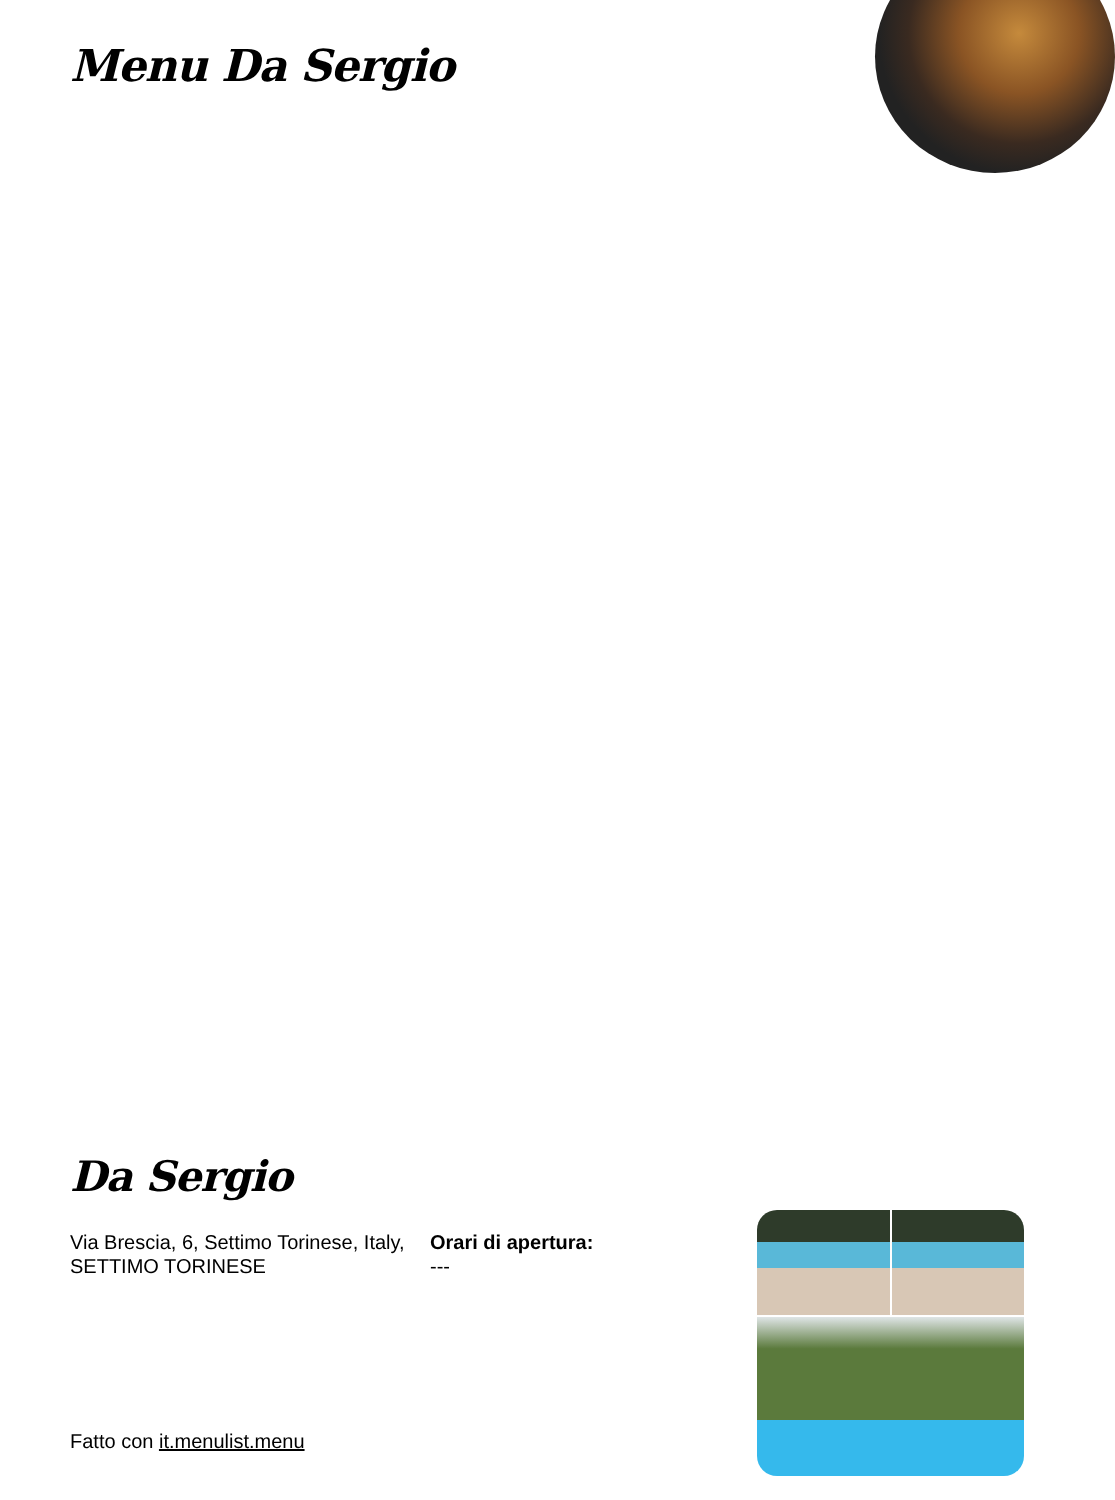Menu Da Sergio
Da Sergio
Via Brescia, 6, Settimo Torinese, Italy, SETTIMO TORINESE
Orari di apertura:
---
Fatto con it.menulist.menu